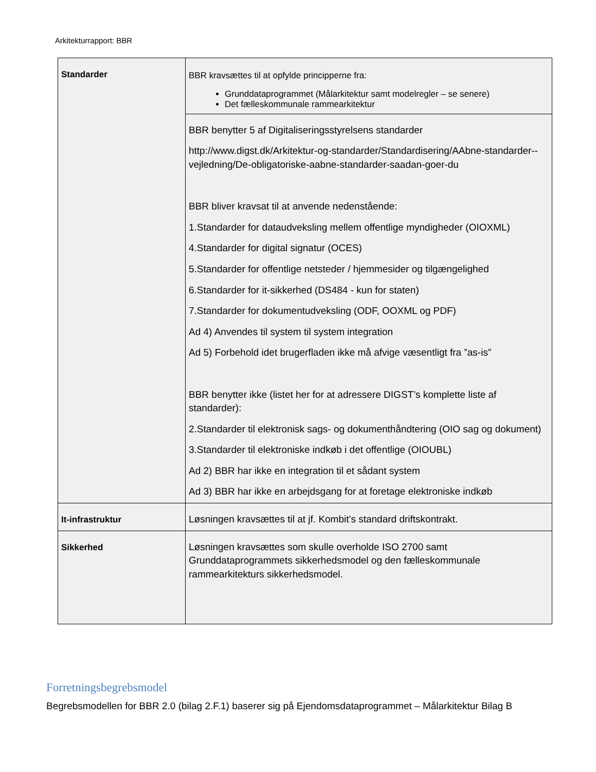Arkitekturrapport: BBR
| Standarder | BBR kravsættes til at opfylde principperne fra: Grunddataprogrammet (Målarkitektur samt modelregler – se senere) Det fælleskommunale rammearkitektur |
| | BBR benytter 5 af Digitaliseringsstyrelsens standarder http://www.digst.dk/Arkitektur-og-standarder/Standardisering/AAbne-standarder--vejledning/De-obligatoriske-aabne-standarder-saadan-goer-du BBR bliver kravsat til at anvende nedenstående: 1.Standarder for dataudveksling mellem offentlige myndigheder (OIOXML) 4.Standarder for digital signatur (OCES) 5.Standarder for offentlige netsteder / hjemmesider og tilgængelighed 6.Standarder for it-sikkerhed (DS484 - kun for staten) 7.Standarder for dokumentudveksling (ODF, OOXML og PDF) Ad 4) Anvendes til system til system integration Ad 5) Forbehold idet brugerfladen ikke må afvige væsentligt fra ”as-is” BBR benytter ikke (listet her for at adressere DIGST’s komplette liste af standarder): 2.Standarder til elektronisk sags- og dokumenthåndtering (OIO sag og dokument) 3.Standarder til elektroniske indkøb i det offentlige (OIOUBL) Ad 2) BBR har ikke en integration til et sådant system Ad 3) BBR har ikke en arbejdsgang for at foretage elektroniske indkøb |
| It-infrastruktur | Løsningen kravsættes til at jf. Kombit’s standard driftskontrakt. |
| Sikkerhed | Løsningen kravsættes som skulle overholde ISO 2700 samt Grunddataprogrammets sikkerhedsmodel og den fælleskommunale rammearkitekturs sikkerhedsmodel. |
Forretningsbegrebsmodel
Begrebsmodellen for BBR 2.0 (bilag 2.F.1) baserer sig på Ejendomsdataprogrammet – Målarkitektur Bilag B